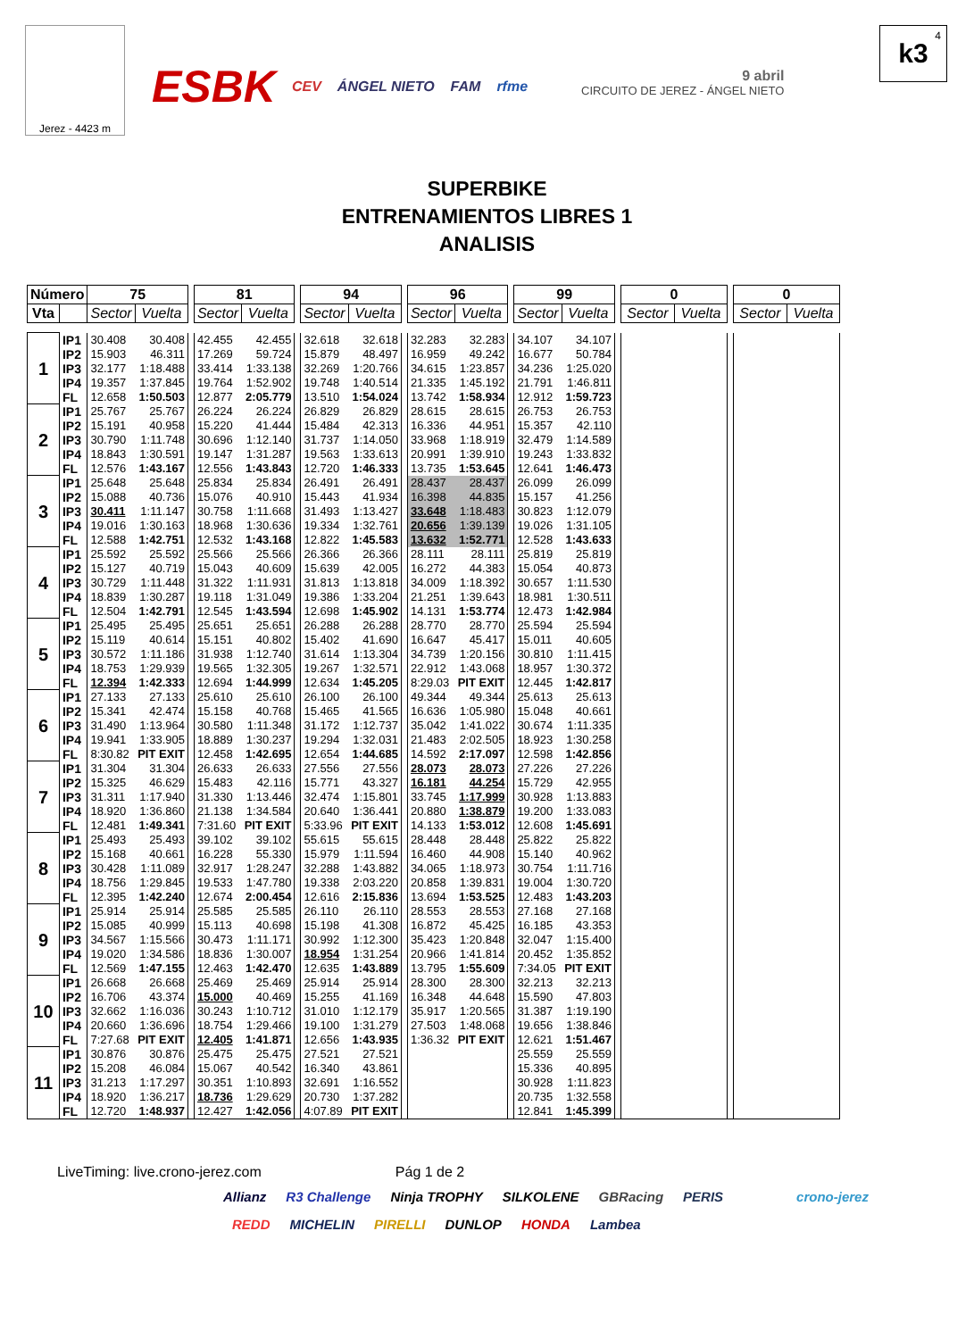Jerez - 4423 m
ESBK CEV ÁNGEL NIETO FAM rfme
9 abril
CIRCUITO DE JEREZ - ÁNGEL NIETO
4
k3
SUPERBIKE
ENTRENAMIENTOS LIBRES 1
ANALISIS
| Número | | 75 | | | 81 | | | 94 | | | 96 | | | 99 | | | 0 | | | 0 | |
| Vta | | Sector | Vuelta | | Sector | Vuelta | | Sector | Vuelta | | Sector | Vuelta | | Sector | Vuelta | | Sector | Vuelta | | Sector | Vuelta |
| 1 | IP1 | 30.408 | 30.408 | | 42.455 | 42.455 | | 32.618 | 32.618 | | 32.283 | 32.283 | | 34.107 | 34.107 | | | | | | |
| | IP2 | 15.903 | 46.311 | | 17.269 | 59.724 | | 15.879 | 48.497 | | 16.959 | 49.242 | | 16.677 | 50.784 | | | | | | |
| | IP3 | 32.177 | 1:18.488 | | 33.414 | 1:33.138 | | 32.269 | 1:20.766 | | 34.615 | 1:23.857 | | 34.236 | 1:25.020 | | | | | | |
| | IP4 | 19.357 | 1:37.845 | | 19.764 | 1:52.902 | | 19.748 | 1:40.514 | | 21.335 | 1:45.192 | | 21.791 | 1:46.811 | | | | | | |
| | FL | 12.658 | 1:50.503 | | 12.877 | 2:05.779 | | 13.510 | 1:54.024 | | 13.742 | 1:58.934 | | 12.912 | 1:59.723 | | | | | | |
| 2 | IP1 | 25.767 | 25.767 | | 26.224 | 26.224 | | 26.829 | 26.829 | | 28.615 | 28.615 | | 26.753 | 26.753 | | | | | | |
| | IP2 | 15.191 | 40.958 | | 15.220 | 41.444 | | 15.484 | 42.313 | | 16.336 | 44.951 | | 15.357 | 42.110 | | | | | | |
| | IP3 | 30.790 | 1:11.748 | | 30.696 | 1:12.140 | | 31.737 | 1:14.050 | | 33.968 | 1:18.919 | | 32.479 | 1:14.589 | | | | | | |
| | IP4 | 18.843 | 1:30.591 | | 19.147 | 1:31.287 | | 19.563 | 1:33.613 | | 20.991 | 1:39.910 | | 19.243 | 1:33.832 | | | | | | |
| | FL | 12.576 | 1:43.167 | | 12.556 | 1:43.843 | | 12.720 | 1:46.333 | | 13.735 | 1:53.645 | | 12.641 | 1:46.473 | | | | | | |
| 3 | IP1 | 25.648 | 25.648 | | 25.834 | 25.834 | | 26.491 | 26.491 | | 28.437 | 28.437 | | 26.099 | 26.099 | | | | | | |
| | IP2 | 15.088 | 40.736 | | 15.076 | 40.910 | | 15.443 | 41.934 | | 16.398 | 44.835 | | 15.157 | 41.256 | | | | | | |
| | IP3 | 30.411 | 1:11.147 | | 30.758 | 1:11.668 | | 31.493 | 1:13.427 | | 33.648 | 1:18.483 | | 30.823 | 1:12.079 | | | | | | |
| | IP4 | 19.016 | 1:30.163 | | 18.968 | 1:30.636 | | 19.334 | 1:32.761 | | 20.656 | 1:39.139 | | 19.026 | 1:31.105 | | | | | | |
| | FL | 12.588 | 1:42.751 | | 12.532 | 1:43.168 | | 12.822 | 1:45.583 | | 13.632 | 1:52.771 | | 12.528 | 1:43.633 | | | | | | |
| 4 | IP1 | 25.592 | 25.592 | | 25.566 | 25.566 | | 26.366 | 26.366 | | 28.111 | 28.111 | | 25.819 | 25.819 | | | | | | |
| | IP2 | 15.127 | 40.719 | | 15.043 | 40.609 | | 15.639 | 42.005 | | 16.272 | 44.383 | | 15.054 | 40.873 | | | | | | |
| | IP3 | 30.729 | 1:11.448 | | 31.322 | 1:11.931 | | 31.813 | 1:13.818 | | 34.009 | 1:18.392 | | 30.657 | 1:11.530 | | | | | | |
| | IP4 | 18.839 | 1:30.287 | | 19.118 | 1:31.049 | | 19.386 | 1:33.204 | | 21.251 | 1:39.643 | | 18.981 | 1:30.511 | | | | | | |
| | FL | 12.504 | 1:42.791 | | 12.545 | 1:43.594 | | 12.698 | 1:45.902 | | 14.131 | 1:53.774 | | 12.473 | 1:42.984 | | | | | | |
| 5 | IP1 | 25.495 | 25.495 | | 25.651 | 25.651 | | 26.288 | 26.288 | | 28.770 | 28.770 | | 25.594 | 25.594 | | | | | | |
| | IP2 | 15.119 | 40.614 | | 15.151 | 40.802 | | 15.402 | 41.690 | | 16.647 | 45.417 | | 15.011 | 40.605 | | | | | | |
| | IP3 | 30.572 | 1:11.186 | | 31.938 | 1:12.740 | | 31.614 | 1:13.304 | | 34.739 | 1:20.156 | | 30.810 | 1:11.415 | | | | | | |
| | IP4 | 18.753 | 1:29.939 | | 19.565 | 1:32.305 | | 19.267 | 1:32.571 | | 22.912 | 1:43.068 | | 18.957 | 1:30.372 | | | | | | |
| | FL | 12.394 | 1:42.333 | | 12.694 | 1:44.999 | | 12.634 | 1:45.205 | | 8:29.03 | PIT EXIT | | 12.445 | 1:42.817 | | | | | | |
| 6 | IP1 | 27.133 | 27.133 | | 25.610 | 25.610 | | 26.100 | 26.100 | | 49.344 | 49.344 | | 25.613 | 25.613 | | | | | | |
| | IP2 | 15.341 | 42.474 | | 15.158 | 40.768 | | 15.465 | 41.565 | | 16.636 | 1:05.980 | | 15.048 | 40.661 | | | | | | |
| | IP3 | 31.490 | 1:13.964 | | 30.580 | 1:11.348 | | 31.172 | 1:12.737 | | 35.042 | 1:41.022 | | 30.674 | 1:11.335 | | | | | | |
| | IP4 | 19.941 | 1:33.905 | | 18.889 | 1:30.237 | | 19.294 | 1:32.031 | | 21.483 | 2:02.505 | | 18.923 | 1:30.258 | | | | | | |
| | FL | 8:30.82 | PIT EXIT | | 12.458 | 1:42.695 | | 12.654 | 1:44.685 | | 14.592 | 2:17.097 | | 12.598 | 1:42.856 | | | | | | |
| 7 | IP1 | 31.304 | 31.304 | | 26.633 | 26.633 | | 27.556 | 27.556 | | 28.073 | 28.073 | | 27.226 | 27.226 | | | | | | |
| | IP2 | 15.325 | 46.629 | | 15.483 | 42.116 | | 15.771 | 43.327 | | 16.181 | 44.254 | | 15.729 | 42.955 | | | | | | |
| | IP3 | 31.311 | 1:17.940 | | 31.330 | 1:13.446 | | 32.474 | 1:15.801 | | 33.745 | 1:17.999 | | 30.928 | 1:13.883 | | | | | | |
| | IP4 | 18.920 | 1:36.860 | | 21.138 | 1:34.584 | | 20.640 | 1:36.441 | | 20.880 | 1:38.879 | | 19.200 | 1:33.083 | | | | | | |
| | FL | 12.481 | 1:49.341 | | 7:31.60 | PIT EXIT | | 5:33.96 | PIT EXIT | | 14.133 | 1:53.012 | | 12.608 | 1:45.691 | | | | | | |
| 8 | IP1 | 25.493 | 25.493 | | 39.102 | 39.102 | | 55.615 | 55.615 | | 28.448 | 28.448 | | 25.822 | 25.822 | | | | | | |
| | IP2 | 15.168 | 40.661 | | 16.228 | 55.330 | | 15.979 | 1:11.594 | | 16.460 | 44.908 | | 15.140 | 40.962 | | | | | | |
| | IP3 | 30.428 | 1:11.089 | | 32.917 | 1:28.247 | | 32.288 | 1:43.882 | | 34.065 | 1:18.973 | | 30.754 | 1:11.716 | | | | | | |
| | IP4 | 18.756 | 1:29.845 | | 19.533 | 1:47.780 | | 19.338 | 2:03.220 | | 20.858 | 1:39.831 | | 19.004 | 1:30.720 | | | | | | |
| | FL | 12.395 | 1:42.240 | | 12.674 | 2:00.454 | | 12.616 | 2:15.836 | | 13.694 | 1:53.525 | | 12.483 | 1:43.203 | | | | | | |
| 9 | IP1 | 25.914 | 25.914 | | 25.585 | 25.585 | | 26.110 | 26.110 | | 28.553 | 28.553 | | 27.168 | 27.168 | | | | | | |
| | IP2 | 15.085 | 40.999 | | 15.113 | 40.698 | | 15.198 | 41.308 | | 16.872 | 45.425 | | 16.185 | 43.353 | | | | | | |
| | IP3 | 34.567 | 1:15.566 | | 30.473 | 1:11.171 | | 30.992 | 1:12.300 | | 35.423 | 1:20.848 | | 32.047 | 1:15.400 | | | | | | |
| | IP4 | 19.020 | 1:34.586 | | 18.836 | 1:30.007 | | 18.954 | 1:31.254 | | 20.966 | 1:41.814 | | 20.452 | 1:35.852 | | | | | | |
| | FL | 12.569 | 1:47.155 | | 12.463 | 1:42.470 | | 12.635 | 1:43.889 | | 13.795 | 1:55.609 | | 7:34.05 | PIT EXIT | | | | | | |
| 10 | IP1 | 26.668 | 26.668 | | 25.469 | 25.469 | | 25.914 | 25.914 | | 28.300 | 28.300 | | 32.213 | 32.213 | | | | | | |
| | IP2 | 16.706 | 43.374 | | 15.000 | 40.469 | | 15.255 | 41.169 | | 16.348 | 44.648 | | 15.590 | 47.803 | | | | | | |
| | IP3 | 32.662 | 1:16.036 | | 30.243 | 1:10.712 | | 31.010 | 1:12.179 | | 35.917 | 1:20.565 | | 31.387 | 1:19.190 | | | | | | |
| | IP4 | 20.660 | 1:36.696 | | 18.754 | 1:29.466 | | 19.100 | 1:31.279 | | 27.503 | 1:48.068 | | 19.656 | 1:38.846 | | | | | | |
| | FL | 7:27.68 | PIT EXIT | | 12.405 | 1:41.871 | | 12.656 | 1:43.935 | | 1:36.32 | PIT EXIT | | 12.621 | 1:51.467 | | | | | | |
| 11 | IP1 | 30.876 | 30.876 | | 25.475 | 25.475 | | 27.521 | 27.521 | | | | | 25.559 | 25.559 | | | | | | |
| | IP2 | 15.208 | 46.084 | | 15.067 | 40.542 | | 16.340 | 43.861 | | | | | 15.336 | 40.895 | | | | | | |
| | IP3 | 31.213 | 1:17.297 | | 30.351 | 1:10.893 | | 32.691 | 1:16.552 | | | | | 30.928 | 1:11.823 | | | | | | |
| | IP4 | 18.920 | 1:36.217 | | 18.736 | 1:29.629 | | 20.730 | 1:37.282 | | | | | 20.735 | 1:32.558 | | | | | | |
| | FL | 12.720 | 1:48.937 | | 12.427 | 1:42.056 | | 4:07.89 | PIT EXIT | | | | | 12.841 | 1:45.399 | | | | | | |
LiveTiming: live.crono-jerez.com Pág 1 de 2
Allianz R3 Challenge Ninja TROPHY SILKOLENE GBRacing PERIS crono-jerez
REDD MICHELIN PIRELLI DUNLOP HONDA Lambea